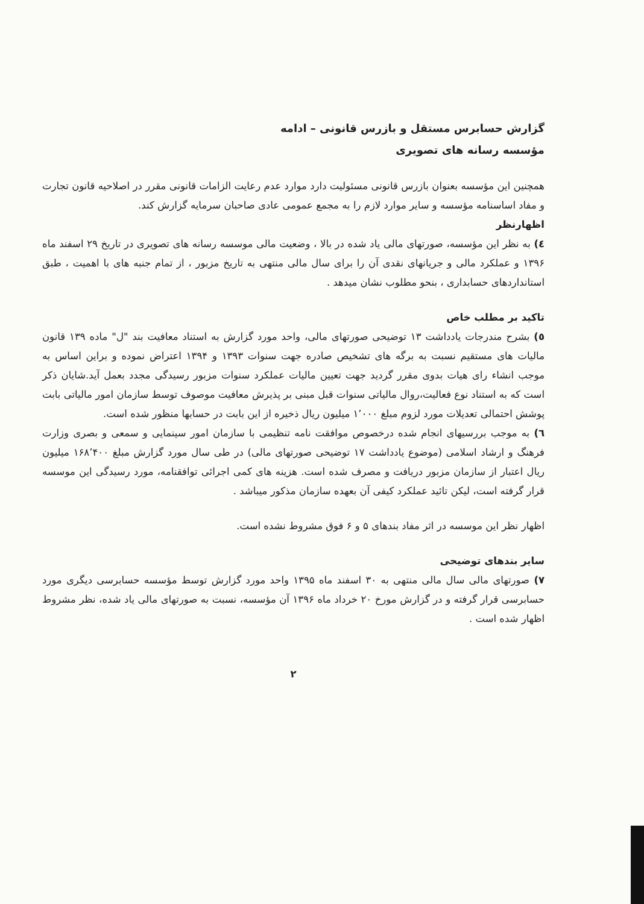گزارش حسابرس مستقل و بازرس قانونی – ادامه
مؤسسه رسانه های تصویری
همچنین این مؤسسه بعنوان بازرس قانونی مسئولیت دارد موارد عدم رعایت الزامات قانونی مقرر در اصلاحیه قانون تجارت و مفاد اساسنامه مؤسسه و سایر موارد لازم را به مجمع عمومی عادی صاحبان سرمایه گزارش کند.
اظهارنظر
٤) به نظر این مؤسسه، صورتهای مالی یاد شده در بالا ، وضعیت مالی موسسه رسانه های تصویری در تاریخ ۲۹ اسفند ماه ۱۳۹۶ و عملکرد مالی و جریانهای نقدی آن را برای سال مالی منتهی به تاریخ مزبور ، از تمام جنبه های با اهمیت ، طبق استانداردهای حسابداری ، بنحو مطلوب نشان میدهد .
تاکید بر مطلب خاص
٥) بشرح مندرجات یادداشت ۱۳ توضیحی صورتهای مالی، واحد مورد گزارش به استناد معافیت بند "ل" ماده ۱۳۹ قانون مالیات های مستقیم نسبت به برگه های تشخیص صادره جهت سنوات ۱۳۹۳ و ۱۳۹۴ اعتراض نموده و براین اساس به موجب انشاء رای هیات بدوی مقرر گردید جهت تعیین مالیات عملکرد سنوات مزبور رسیدگی مجدد بعمل آید.شایان ذکر است که به استناد نوع فعالیت،روال مالیاتی سنوات قبل مبنی بر پذیرش معافیت موصوف توسط سازمان امور مالیاتی بابت پوشش احتمالی تعدیلات مورد لزوم مبلغ ۱٬۰۰۰ میلیون ریال ذخیره از این بابت در حسابها منظور شده است.
٦) به موجب بررسیهای انجام شده درخصوص موافقت نامه تنظیمی با سازمان امور سینمایی و سمعی و بصری وزارت فرهنگ و ارشاد اسلامی (موضوع یادداشت ۱۷ توضیحی صورتهای مالی) در طی سال مورد گزارش مبلغ ۱۶۸٬۴۰۰ میلیون ریال اعتبار از سازمان مزبور دریافت و مصرف شده است. هزینه های کمی اجرائی توافقنامه، مورد رسیدگی این موسسه قرار گرفته است، لیکن تائید عملکرد کیفی آن بعهده سازمان مذکور میباشد .
اظهار نظر این موسسه در اثر مفاد بندهای ۵ و ۶ فوق مشروط نشده است.
سایر بندهای توضیحی
۷) صورتهای مالی سال مالی منتهی به ۳۰ اسفند ماه ۱۳۹۵ واحد مورد گزارش توسط مؤسسه حسابرسی دیگری مورد حسابرسی قرار گرفته و در گزارش مورخ ۲۰ خرداد ماه ۱۳۹۶ آن مؤسسه، نسبت به صورتهای مالی یاد شده، نظر مشروط اظهار شده است .
۲